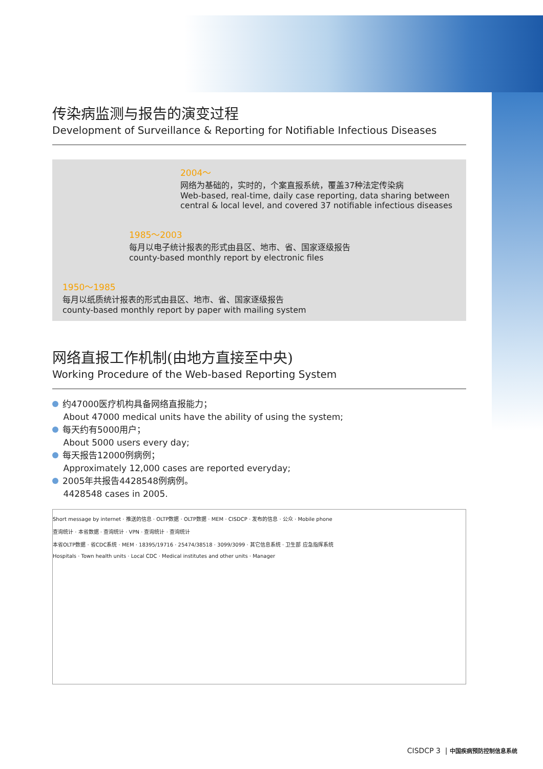传染病监测与报告的演变过程
Development of Surveillance & Reporting for Notifiable Infectious Diseases
2004～
网络为基础的，实时的，个案直报系统，覆盖37种法定传染病
Web-based, real-time, daily case reporting, data sharing between central & local level, and covered 37 notifiable infectious diseases
1985～2003
每月以电子统计报表的形式由县区、地市、省、国家逐级报告
county-based monthly report by electronic files
1950～1985
每月以纸质统计报表的形式由县区、地市、省、国家逐级报告
county-based monthly report by paper with mailing system
网络直报工作机制(由地方直接至中央)
Working Procedure of the Web-based Reporting System
约47000医疗机构具备网络直报能力；
About 47000 medical units have the ability of using the system;
每天约有5000用户；
About 5000 users every day;
每天报告12000例病例；
Approximately 12,000 cases are reported everyday;
2005年共报告4428548例病例。
4428548 cases in 2005.
Short message by internet · 推送的信息 · OLTP数据 · OLTP数据 · MEM · CISDCP · 发布的信息 · 公众 · Mobile phone
查询统计 · 本省数据 · 查询统计 · VPN · 查询统计 · 查询统计
本省OLTP数据 · 省CDC系统 · MEM · 18395/19716 · 25474/38518 · 3099/3099 · 其它信息系统 · 卫生部 应急指挥系统
Hospitals · Town health units · Local CDC · Medical institutes and other units · Manager
CISDCP 3 | 中国疾病预防控制信息系统